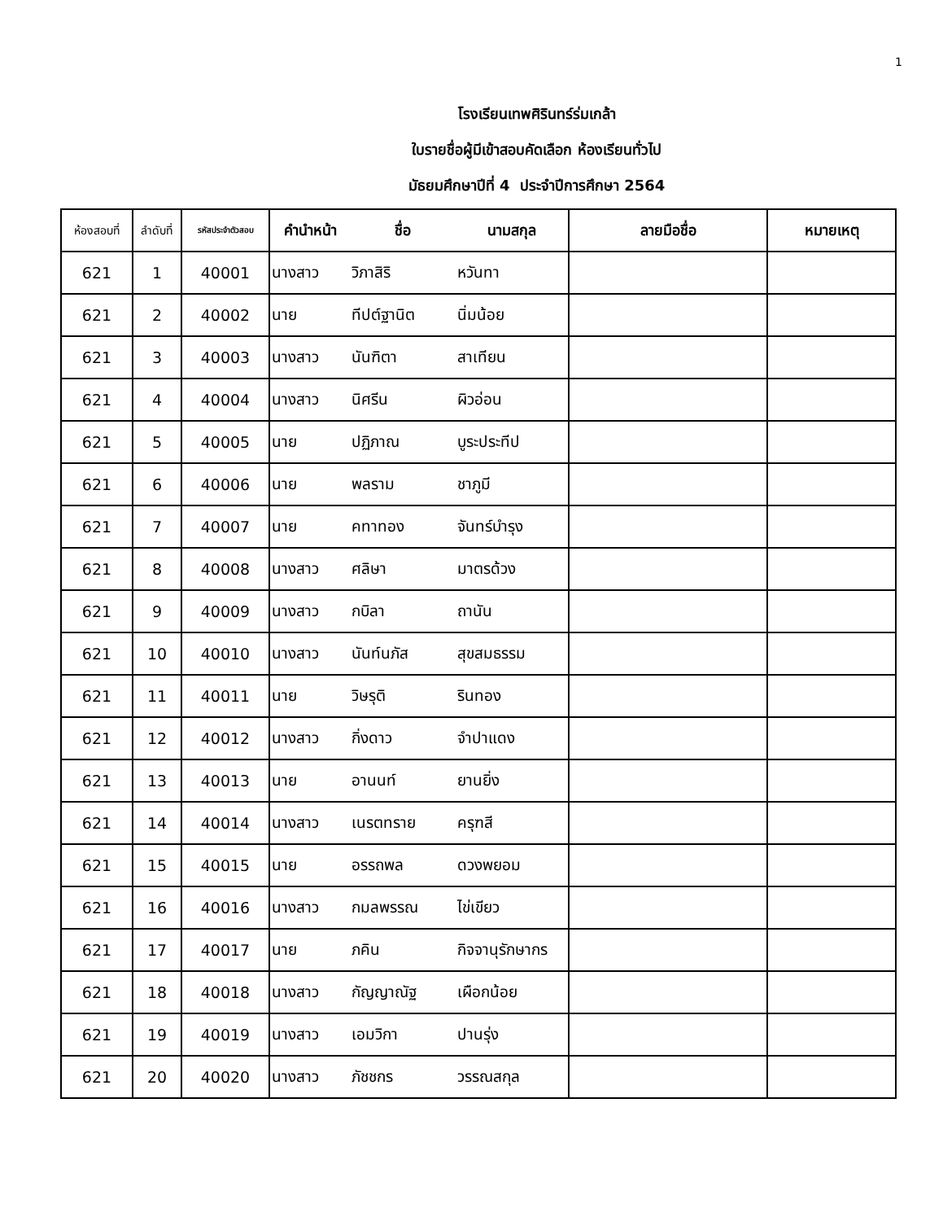1
โรงเรียนเทพศิรินทร์ร่มเกล้า
ใบรายชื่อผู้มีเข้าสอบคัดเลือก ห้องเรียนทั่วไป
มัธยมศึกษาปีที่ 4 ประจำปีการศึกษา 2564
| ห้องสอบที่ | ลำดับที่ | รหัสประจำตัวสอบ | คำนำหน้า | ชื่อ | นามสกุล | ลายมือชื่อ | หมายเหตุ |
| --- | --- | --- | --- | --- | --- | --- | --- |
| 621 | 1 | 40001 | นางสาว | วิภาสิริ | หวันทา | | |
| 621 | 2 | 40002 | นาย | ทีปต์ฐานิต | นิ่มน้อย | | |
| 621 | 3 | 40003 | นางสาว | นันฑิตา | สาเทียน | | |
| 621 | 4 | 40004 | นางสาว | นิศรีน | ผิวอ่อน | | |
| 621 | 5 | 40005 | นาย | ปฏิภาณ | บูระประทีป | | |
| 621 | 6 | 40006 | นาย | พลราม | ชาภูมี | | |
| 621 | 7 | 40007 | นาย | คทาทอง | จันทร์บำรุง | | |
| 621 | 8 | 40008 | นางสาว | ศลิษา | มาตรด้วง | | |
| 621 | 9 | 40009 | นางสาว | กบิลา | ถานัน | | |
| 621 | 10 | 40010 | นางสาว | นันท์นภัส | สุขสมธรรม | | |
| 621 | 11 | 40011 | นาย | วิษรุติ | รินทอง | | |
| 621 | 12 | 40012 | นางสาว | กิ่งดาว | จำปาแดง | | |
| 621 | 13 | 40013 | นาย | อานนท์ | ยานยิ่ง | | |
| 621 | 14 | 40014 | นางสาว | เนรตทราย | ครุฑสี | | |
| 621 | 15 | 40015 | นาย | อรรถพล | ดวงพยอม | | |
| 621 | 16 | 40016 | นางสาว | กมลพรรณ | ไข่เขียว | | |
| 621 | 17 | 40017 | นาย | ภคิน | กิจจานุรักษากร | | |
| 621 | 18 | 40018 | นางสาว | กัญญาณัฐ | เผือกน้อย | | |
| 621 | 19 | 40019 | นางสาว | เอมวิกา | ปานรุ่ง | | |
| 621 | 20 | 40020 | นางสาว | ภัชชกร | วรรณสกุล | | |